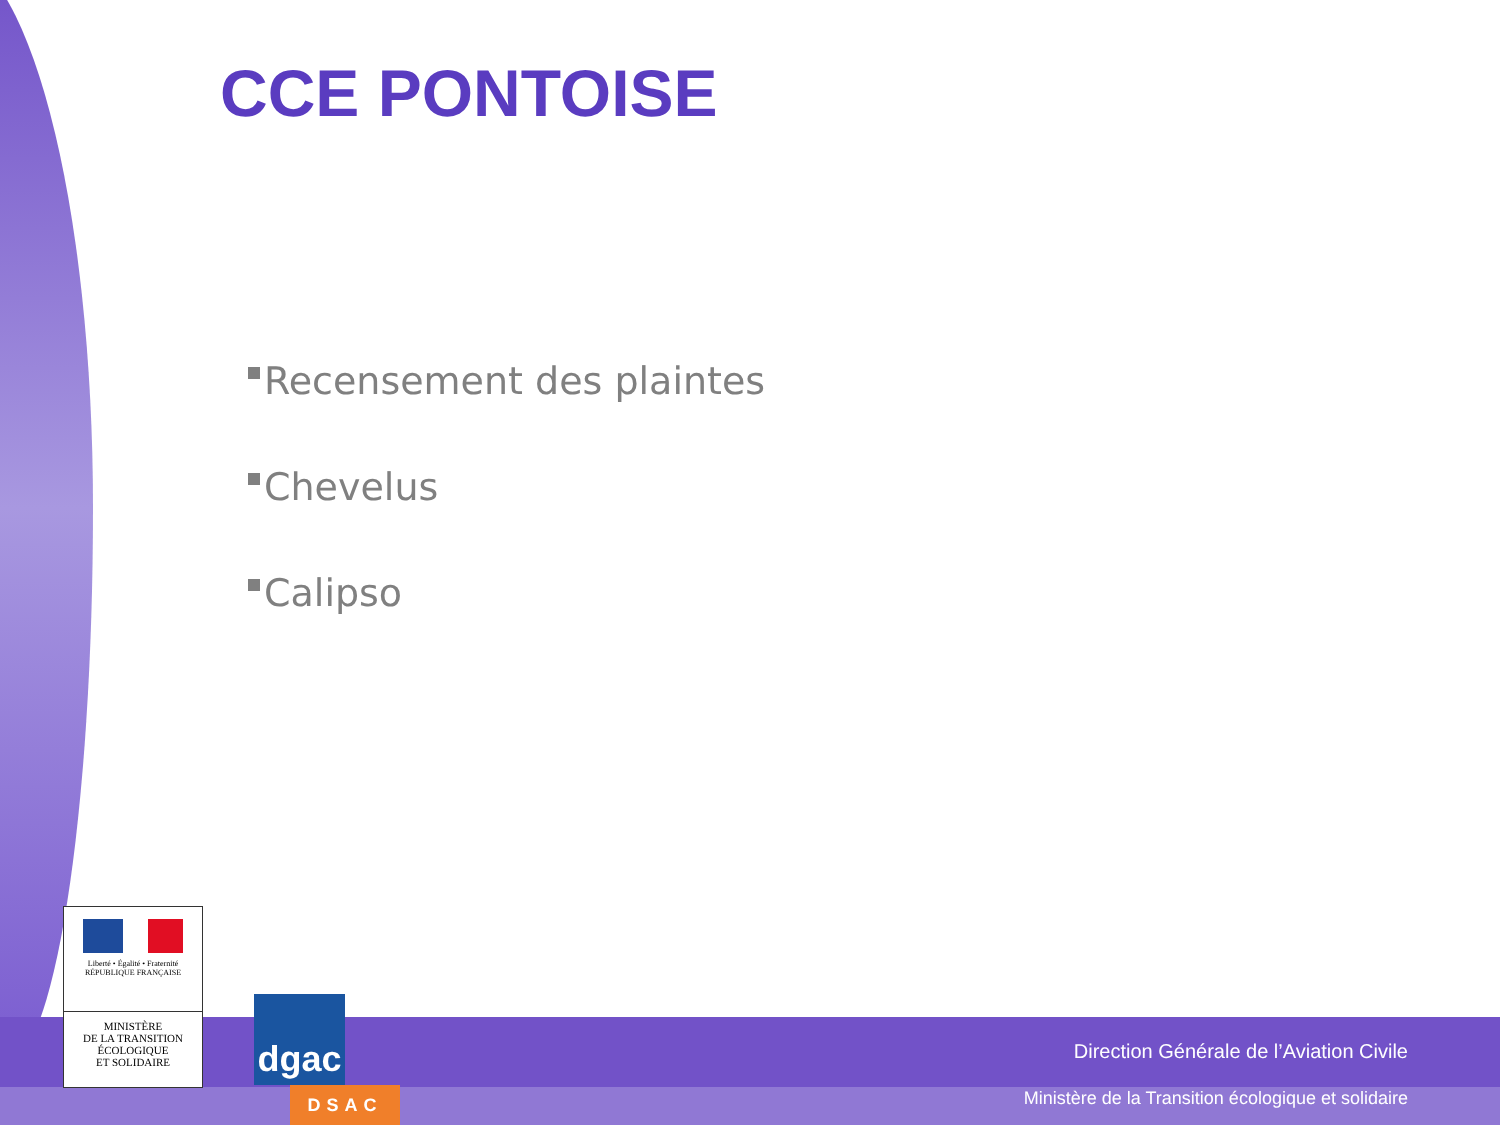CCE PONTOISE
Recensement des plaintes
Chevelus
Calipso
Liberté • Égalité • Fraternité
RÉPUBLIQUE FRANÇAISE
MINISTÈRE
DE LA TRANSITION
ÉCOLOGIQUE
ET SOLIDAIRE
dgac
DSAC
Direction Générale de l’Aviation Civile
Ministère de la Transition écologique et solidaire